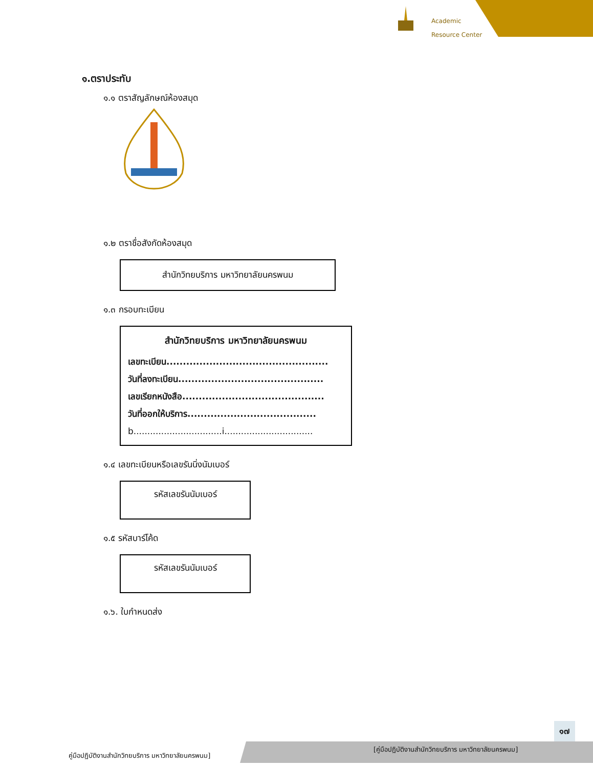Academic
Resource Center
๑.ตราประทับ
๑.๑ ตราสัญลักษณ์ห้องสมุด
๑.๒ ตราชื่อสังกัดห้องสมุด
สำนักวิทยบริการ มหาวิทยาลัยนครพนม
๑.๓ กรอบทะเบียน
สำนักวิทยบริการ มหาวิทยาลัยนครพนม
เลขทะเบียน.................................................
วันที่ลงทะเบียน............................................
เลขเรียกหนังสือ...........................................
วันที่ออกให้บริการ.......................................
b................................i................................
๑.๔ เลขทะเบียนหรือเลขรันนิ่งนัมเบอร์
รหัสเลขรันนัมเบอร์
๑.๕ รหัสบาร์โค้ด
รหัสเลขรันนัมเบอร์
๑.๖. ใบกำหนดส่ง
๑๗
คู่มือปฏิบัติงานสำนักวิทยบริการ มหาวิทยาลัยนครพนม]
[คู่มือปฏิบัติงานสำนักวิทยบริการ มหาวิทยาลัยนครพนม]